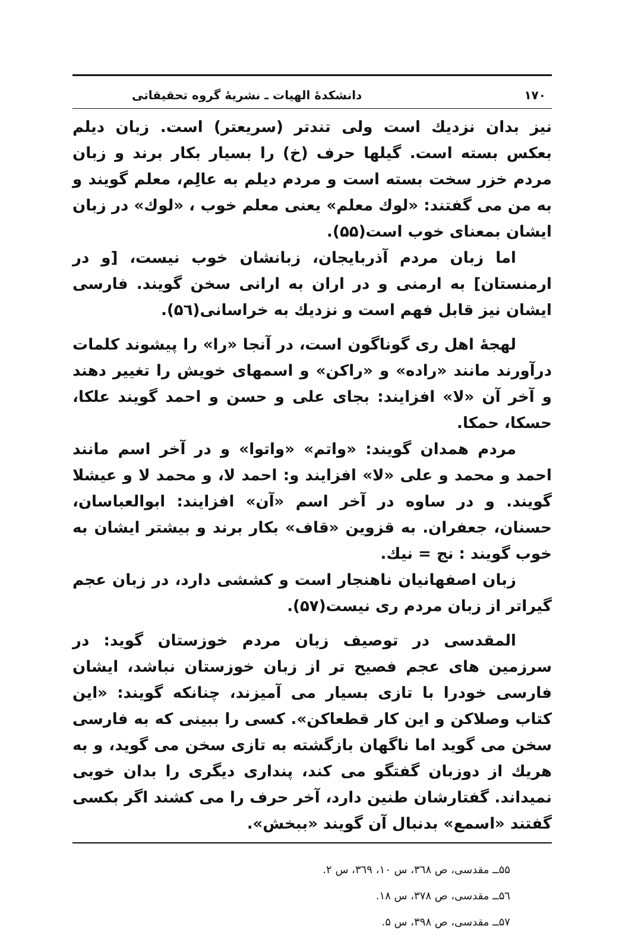۱۷۰ دانشکدهٔ الهیات ـ نشریهٔ گروه تحقیقاتی
نیز بدان نزدیك است ولی تندتر (سریعتر) است. زبان دیلم بعکس بسته است. گیلها حرف (خ) را بسیار بکار برند و زبان مردم خزر سخت بسته است و مردم دیلم به عالِم، معلم گویند و به من می گفتند: «لوك معلم» یعنی معلم خوب ، «لوك» در زبان ایشان بمعنای خوب است(۵۵).
اما زبان مردم آذربایجان، زبانشان خوب نیست، [و در ارمنستان] به ارمنی و در اران به ارانی سخن گویند. فارسی ایشان نیز قابل فهم است و نزدیك به خراسانی(۵٦).
لهجهٔ اهل ری گوناگون است، در آنجا «را» را پیشوند کلمات درآورند مانند «راده» و «راکن» و اسمهای خویش را تغییر دهند و آخر آن «لا» افزایند: بجای علی و حسن و احمد گویند علکا، حسکا، حمکا.
مردم همدان گویند: «واتم» «واتوا» و در آخر اسم مانند احمد و محمد و علی «لا» افزایند و: احمد لا، و محمد لا و عیشلا گویند. و در ساوه در آخر اسم «آن» افزایند: ابوالعباسان، حسنان، جعفران. به قزوین «قاف» بکار برند و بیشتر ایشان به خوب گویند : نج = نیك.
زبان اصفهانیان ناهنجار است و کششی دارد، در زبان عجم گیراتر از زبان مردم ری نیست(۵۷).
المقدسی در توصیف زبان مردم خوزستان گوید: در سرزمین های عجم فصیح تر از زبان خوزستان نباشد، ایشان فارسی خودرا با تازی بسیار می آمیزند، چنانکه گویند: «این کتاب وصلاکن و این کار قطعاکن». کسی را ببینی که به فارسی سخن می گوید اما ناگهان بازگشته به تازی سخن می گوید، و به هریك از دوزبان گفتگو می کند، پنداری دیگری را بدان خوبی نمیداند. گفتارشان طنین دارد، آخر حرف را می کشند اگر بکسی گفتند «اسمع» بدنبال آن گویند «ببخش».
۵۵ــ مقدسی، ص ۳٦۸، س ۱۰، ۳٦۹، س ۲.
۵٦ــ مقدسی، ص ۳۷۸، س ۱۸.
۵۷ــ مقدسی، ص ۳۹۸، س ۵.